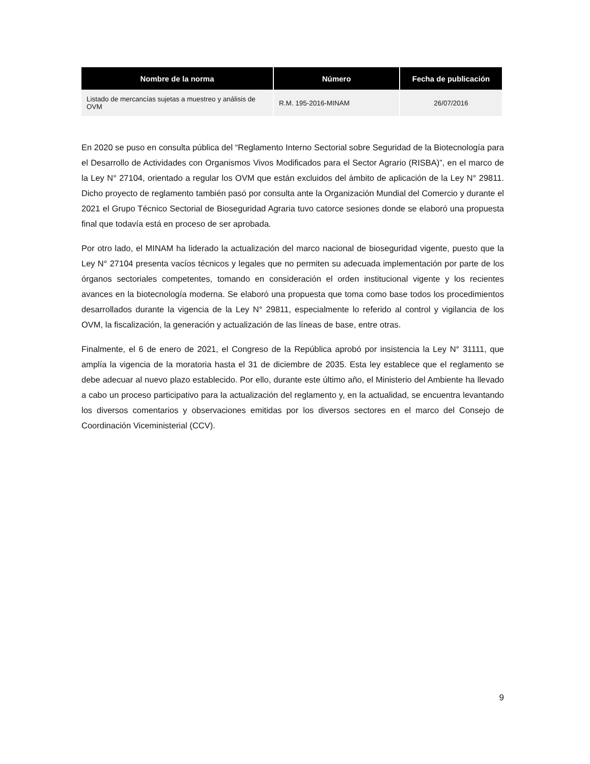| Nombre de la norma | Número | Fecha de publicación |
| --- | --- | --- |
| Listado de mercancías sujetas a muestreo y análisis de OVM | R.M. 195-2016-MINAM | 26/07/2016 |
En 2020 se puso en consulta pública del “Reglamento Interno Sectorial sobre Seguridad de la Biotecnología para el Desarrollo de Actividades con Organismos Vivos Modificados para el Sector Agrario (RISBA)”, en el marco de la Ley N° 27104, orientado a regular los OVM que están excluidos del ámbito de aplicación de la Ley N° 29811. Dicho proyecto de reglamento también pasó por consulta ante la Organización Mundial del Comercio y durante el 2021 el Grupo Técnico Sectorial de Bioseguridad Agraria tuvo catorce sesiones donde se elaboró una propuesta final que todavía está en proceso de ser aprobada.
Por otro lado, el MINAM ha liderado la actualización del marco nacional de bioseguridad vigente, puesto que la Ley N° 27104 presenta vacíos técnicos y legales que no permiten su adecuada implementación por parte de los órganos sectoriales competentes, tomando en consideración el orden institucional vigente y los recientes avances en la biotecnología moderna. Se elaboró una propuesta que toma como base todos los procedimientos desarrollados durante la vigencia de la Ley N° 29811, especialmente lo referido al control y vigilancia de los OVM, la fiscalización, la generación y actualización de las líneas de base, entre otras.
Finalmente, el 6 de enero de 2021, el Congreso de la República aprobó por insistencia la Ley N° 31111, que amplía la vigencia de la moratoria hasta el 31 de diciembre de 2035. Esta ley establece que el reglamento se debe adecuar al nuevo plazo establecido. Por ello, durante este último año, el Ministerio del Ambiente ha llevado a cabo un proceso participativo para la actualización del reglamento y, en la actualidad, se encuentra levantando los diversos comentarios y observaciones emitidas por los diversos sectores en el marco del Consejo de Coordinación Viceministerial (CCV).
9